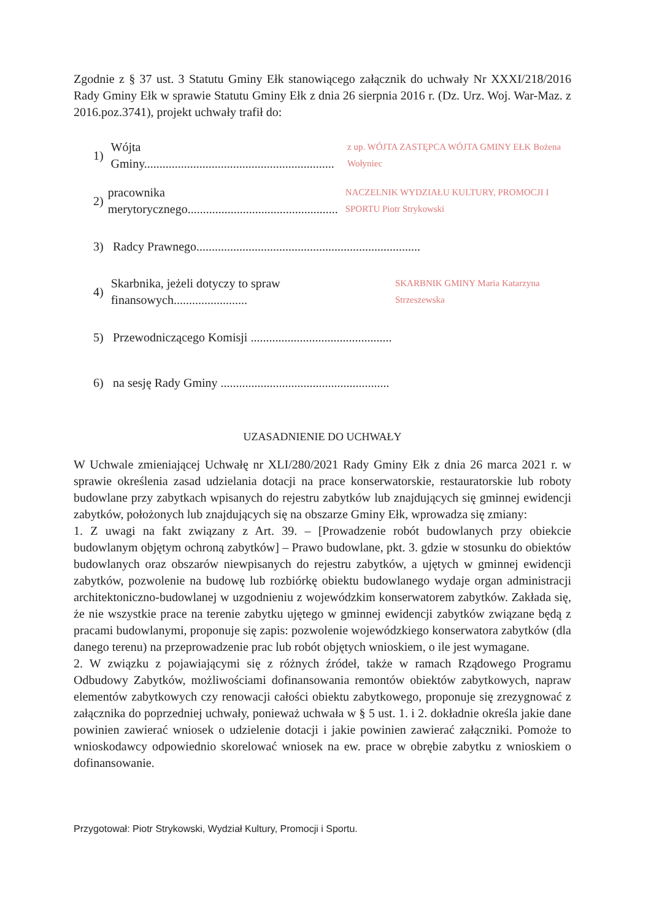Zgodnie z § 37 ust. 3 Statutu Gminy Ełk stanowiącego załącznik do uchwały Nr XXXI/218/2016 Rady Gminy Ełk w sprawie Statutu Gminy Ełk z dnia 26 sierpnia 2016 r. (Dz. Urz. Woj. War-Maz. z 2016.poz.3741), projekt uchwały trafił do:
1) Wójta Gminy.............................................................. z up. WÓJTA ZASTĘPCA WÓJTA GMINY EŁK Bożena Wołyniec
2) pracownika merytorycznego................................................. NACZELNIK WYDZIAŁU KULTURY, PROMOCJI I SPORTU Piotr Strykowski
3) Radcy Prawnego.........................................................................
4) Skarbnika, jeżeli dotyczy to spraw finansowych........................ SKARBNIK GMINY Maria Katarzyna Strzeszewska
5) Przewodniczącego Komisji ..............................................
6) na sesję Rady Gminy .......................................................
UZASADNIENIE DO UCHWAŁY
W Uchwale zmieniającej Uchwałę nr XLI/280/2021 Rady Gminy Ełk z dnia 26 marca 2021 r. w sprawie określenia zasad udzielania dotacji na prace konserwatorskie, restauratorskie lub roboty budowlane przy zabytkach wpisanych do rejestru zabytków lub znajdujących się gminnej ewidencji zabytków, położonych lub znajdujących się na obszarze Gminy Ełk, wprowadza się zmiany:
1. Z uwagi na fakt związany z Art. 39. – [Prowadzenie robót budowlanych przy obiekcie budowlanym objętym ochroną zabytków] – Prawo budowlane, pkt. 3. gdzie w stosunku do obiektów budowlanych oraz obszarów niewpisanych do rejestru zabytków, a ujętych w gminnej ewidencji zabytków, pozwolenie na budowę lub rozbiórkę obiektu budowlanego wydaje organ administracji architektoniczno-budowlanej w uzgodnieniu z wojewódzkim konserwatorem zabytków. Zakłada się, że nie wszystkie prace na terenie zabytku ujętego w gminnej ewidencji zabytków związane będą z pracami budowlanymi, proponuje się zapis: pozwolenie wojewódzkiego konserwatora zabytków (dla danego terenu) na przeprowadzenie prac lub robót objętych wnioskiem, o ile jest wymagane.
2. W związku z pojawiającymi się z różnych źródeł, także w ramach Rządowego Programu Odbudowy Zabytków, możliwościami dofinansowania remontów obiektów zabytkowych, napraw elementów zabytkowych czy renowacji całości obiektu zabytkowego, proponuje się zrezygnować z załącznika do poprzedniej uchwały, ponieważ uchwała w § 5 ust. 1. i 2. dokładnie określa jakie dane powinien zawierać wniosek o udzielenie dotacji i jakie powinien zawierać załączniki. Pomoże to wnioskodawcy odpowiednio skorelować wniosek na ew. prace w obrębie zabytku z wnioskiem o dofinansowanie.
Przygotował: Piotr Strykowski, Wydział Kultury, Promocji i Sportu.